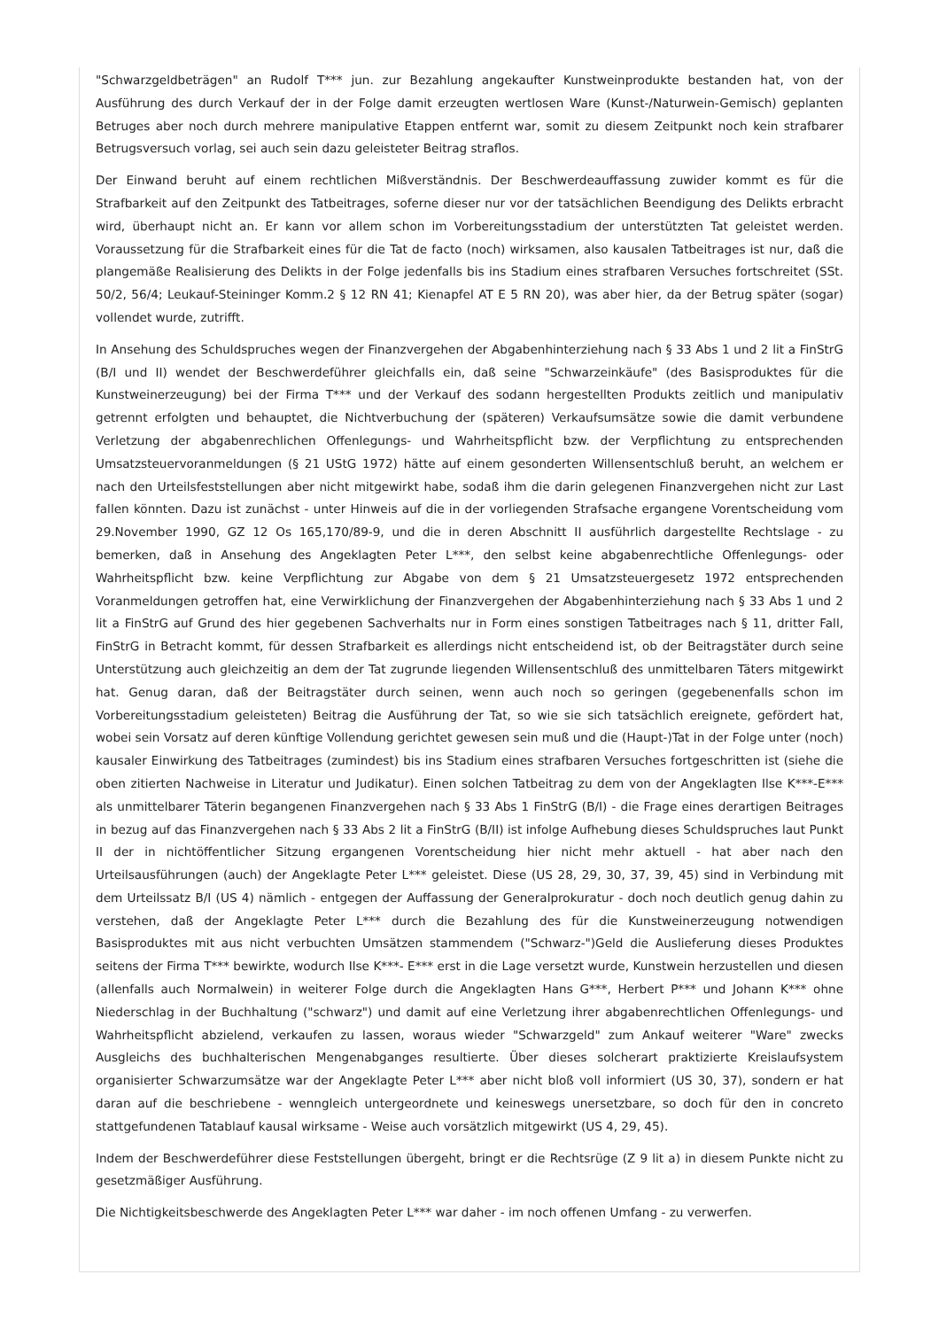"Schwarzgeldbeträgen" an Rudolf T*** jun. zur Bezahlung angekaufter Kunstweinprodukte bestanden hat, von der Ausführung des durch Verkauf der in der Folge damit erzeugten wertlosen Ware (Kunst-/Naturwein-Gemisch) geplanten Betruges aber noch durch mehrere manipulative Etappen entfernt war, somit zu diesem Zeitpunkt noch kein strafbarer Betrugsversuch vorlag, sei auch sein dazu geleisteter Beitrag straflos.
Der Einwand beruht auf einem rechtlichen Mißverständnis. Der Beschwerdeauffassung zuwider kommt es für die Strafbarkeit auf den Zeitpunkt des Tatbeitrages, soferne dieser nur vor der tatsächlichen Beendigung des Delikts erbracht wird, überhaupt nicht an. Er kann vor allem schon im Vorbereitungsstadium der unterstützten Tat geleistet werden. Voraussetzung für die Strafbarkeit eines für die Tat de facto (noch) wirksamen, also kausalen Tatbeitrages ist nur, daß die plangemäße Realisierung des Delikts in der Folge jedenfalls bis ins Stadium eines strafbaren Versuches fortschreitet (SSt. 50/2, 56/4; Leukauf-Steininger Komm.2 § 12 RN 41; Kienapfel AT E 5 RN 20), was aber hier, da der Betrug später (sogar) vollendet wurde, zutrifft.
In Ansehung des Schuldspruches wegen der Finanzvergehen der Abgabenhinterziehung nach § 33 Abs 1 und 2 lit a FinStrG (B/I und II) wendet der Beschwerdeführer gleichfalls ein, daß seine "Schwarzeinkäufe" (des Basisproduktes für die Kunstweinerzeugung) bei der Firma T*** und der Verkauf des sodann hergestellten Produkts zeitlich und manipulativ getrennt erfolgten und behauptet, die Nichtverbuchung der (späteren) Verkaufsumsätze sowie die damit verbundene Verletzung der abgabenrechlichen Offenlegungs- und Wahrheitspflicht bzw. der Verpflichtung zu entsprechenden Umsatzsteuervoranmeldungen (§ 21 UStG 1972) hätte auf einem gesonderten Willensentschluß beruht, an welchem er nach den Urteilsfeststellungen aber nicht mitgewirkt habe, sodaß ihm die darin gelegenen Finanzvergehen nicht zur Last fallen könnten. Dazu ist zunächst - unter Hinweis auf die in der vorliegenden Strafsache ergangene Vorentscheidung vom 29.November 1990, GZ 12 Os 165,170/89-9, und die in deren Abschnitt II ausführlich dargestellte Rechtslage - zu bemerken, daß in Ansehung des Angeklagten Peter L***, den selbst keine abgabenrechtliche Offenlegungs- oder Wahrheitspflicht bzw. keine Verpflichtung zur Abgabe von dem § 21 Umsatzsteuergesetz 1972 entsprechenden Voranmeldungen getroffen hat, eine Verwirklichung der Finanzvergehen der Abgabenhinterziehung nach § 33 Abs 1 und 2 lit a FinStrG auf Grund des hier gegebenen Sachverhalts nur in Form eines sonstigen Tatbeitrages nach § 11, dritter Fall, FinStrG in Betracht kommt, für dessen Strafbarkeit es allerdings nicht entscheidend ist, ob der Beitragstäter durch seine Unterstützung auch gleichzeitig an dem der Tat zugrunde liegenden Willensentschluß des unmittelbaren Täters mitgewirkt hat. Genug daran, daß der Beitragstäter durch seinen, wenn auch noch so geringen (gegebenenfalls schon im Vorbereitungsstadium geleisteten) Beitrag die Ausführung der Tat, so wie sie sich tatsächlich ereignete, gefördert hat, wobei sein Vorsatz auf deren künftige Vollendung gerichtet gewesen sein muß und die (Haupt-)Tat in der Folge unter (noch) kausaler Einwirkung des Tatbeitrages (zumindest) bis ins Stadium eines strafbaren Versuches fortgeschritten ist (siehe die oben zitierten Nachweise in Literatur und Judikatur). Einen solchen Tatbeitrag zu dem von der Angeklagten Ilse K***-E*** als unmittelbarer Täterin begangenen Finanzvergehen nach § 33 Abs 1 FinStrG (B/I) - die Frage eines derartigen Beitrages in bezug auf das Finanzvergehen nach § 33 Abs 2 lit a FinStrG (B/II) ist infolge Aufhebung dieses Schuldspruches laut Punkt II der in nichtöffentlicher Sitzung ergangenen Vorentscheidung hier nicht mehr aktuell - hat aber nach den Urteilsausführungen (auch) der Angeklagte Peter L*** geleistet. Diese (US 28, 29, 30, 37, 39, 45) sind in Verbindung mit dem Urteilssatz B/I (US 4) nämlich - entgegen der Auffassung der Generalprokuratur - doch noch deutlich genug dahin zu verstehen, daß der Angeklagte Peter L*** durch die Bezahlung des für die Kunstweinerzeugung notwendigen Basisproduktes mit aus nicht verbuchten Umsätzen stammendem ("Schwarz-")Geld die Auslieferung dieses Produktes seitens der Firma T*** bewirkte, wodurch Ilse K***- E*** erst in die Lage versetzt wurde, Kunstwein herzustellen und diesen (allenfalls auch Normalwein) in weiterer Folge durch die Angeklagten Hans G***, Herbert P*** und Johann K*** ohne Niederschlag in der Buchhaltung ("schwarz") und damit auf eine Verletzung ihrer abgabenrechtlichen Offenlegungs- und Wahrheitspflicht abzielend, verkaufen zu lassen, woraus wieder "Schwarzgeld" zum Ankauf weiterer "Ware" zwecks Ausgleichs des buchhalterischen Mengenabganges resultierte. Über dieses solcherart praktizierte Kreislaufsystem organisierter Schwarzumsätze war der Angeklagte Peter L*** aber nicht bloß voll informiert (US 30, 37), sondern er hat daran auf die beschriebene - wenngleich untergeordnete und keineswegs unersetzbare, so doch für den in concreto stattgefundenen Tatablauf kausal wirksame - Weise auch vorsätzlich mitgewirkt (US 4, 29, 45).
Indem der Beschwerdeführer diese Feststellungen übergeht, bringt er die Rechtsrüge (Z 9 lit a) in diesem Punkte nicht zu gesetzmäßiger Ausführung.
Die Nichtigkeitsbeschwerde des Angeklagten Peter L*** war daher - im noch offenen Umfang - zu verwerfen.